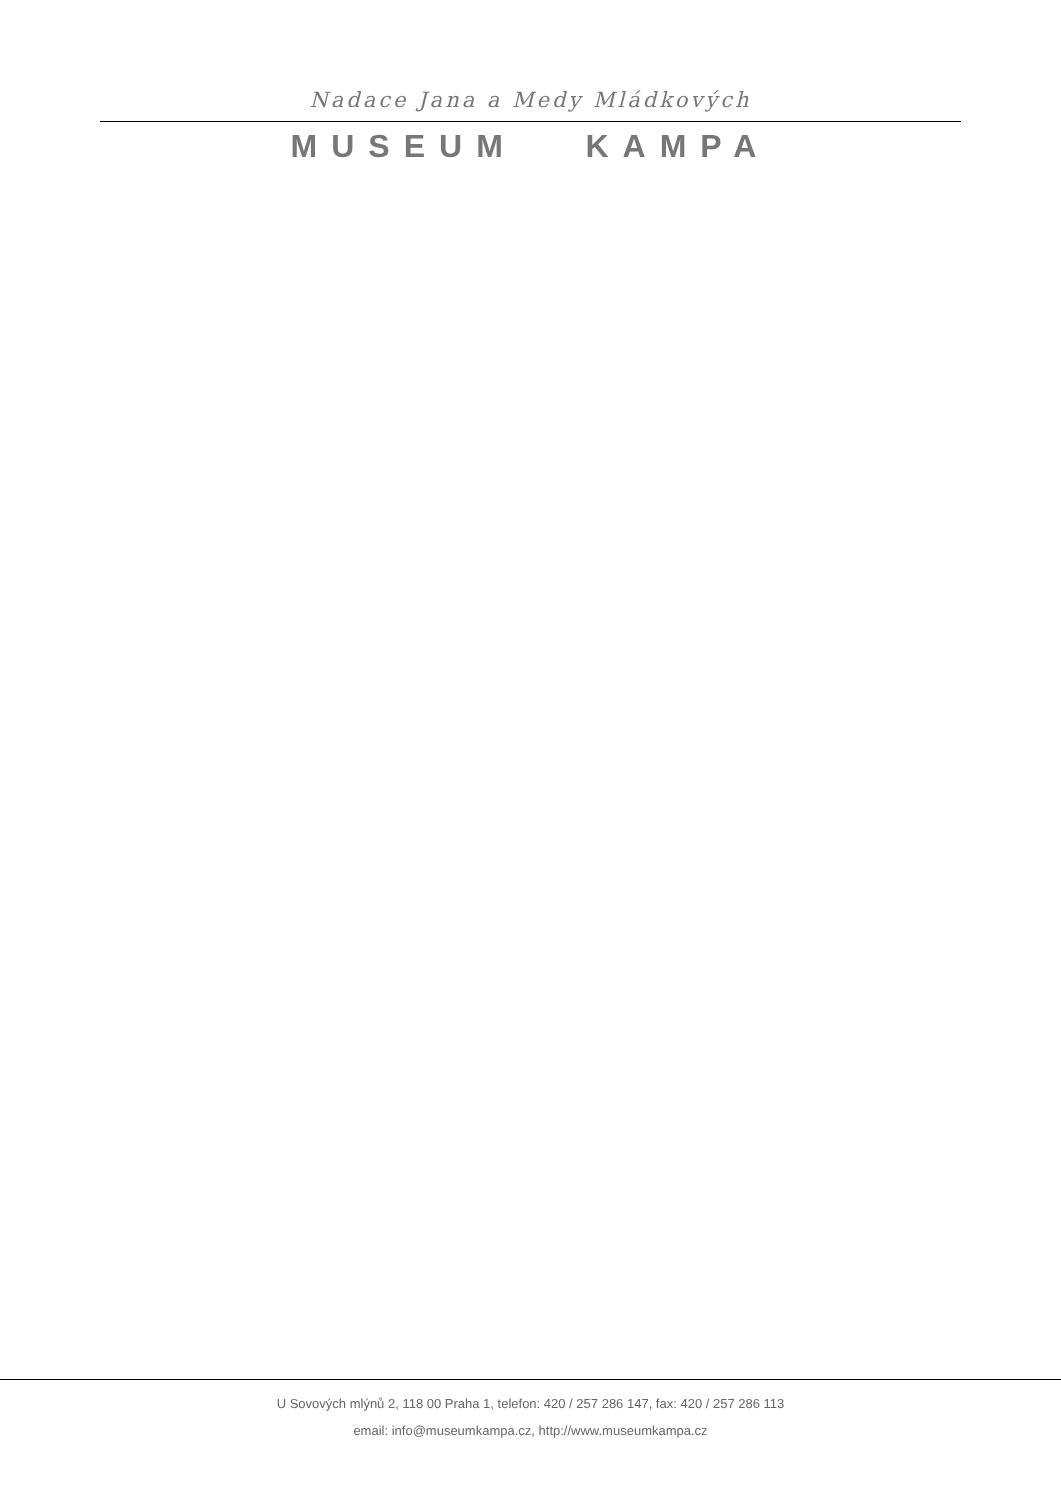Nadace Jana a Medy Mládkových
MUSEUM KAMPA
U Sovových mlýnů 2, 118 00 Praha 1, telefon: 420 / 257 286 147, fax: 420 / 257 286 113
email: info@museumkampa.cz, http://www.museumkampa.cz